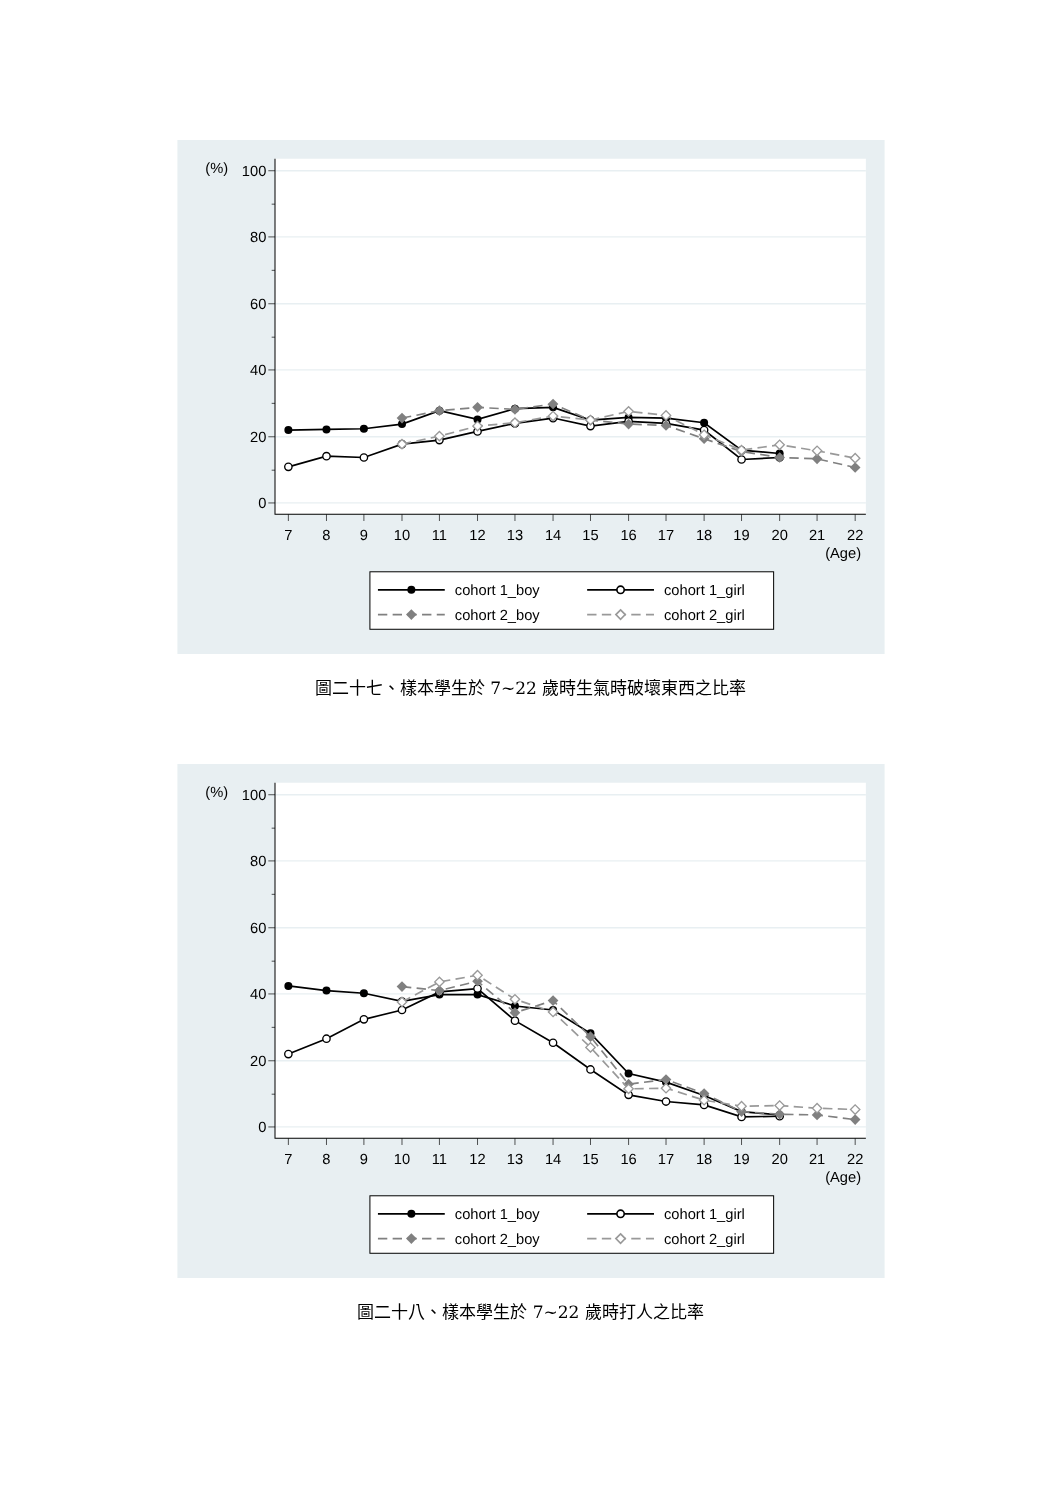(%)
100
80
60
40
20
0
7
8
9
10
11
12
13
14
15
16
17
18
19
20
21
22
(Age)
cohort 1_boy
cohort 1_girl
cohort 2_boy
cohort 2_girl
圖二十七、樣本學生於 7~22 歲時生氣時破壞東西之比率
(%)
100
80
60
40
20
0
7
8
9
10
11
12
13
14
15
16
17
18
19
20
21
22
(Age)
cohort 1_boy
cohort 1_girl
cohort 2_boy
cohort 2_girl
圖二十八、樣本學生於 7~22 歲時打人之比率